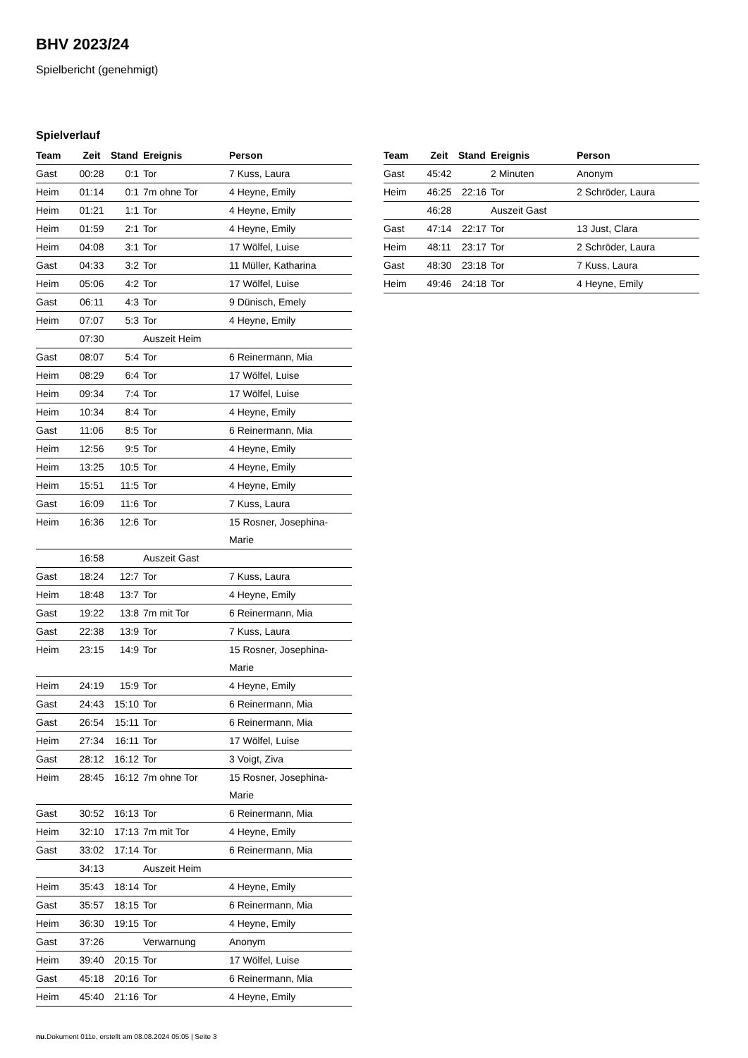BHV 2023/24
Spielbericht (genehmigt)
Spielverlauf
| Team | Zeit | Stand | Ereignis | Person |
| --- | --- | --- | --- | --- |
| Gast | 00:28 | 0:1 | Tor | 7 Kuss, Laura |
| Heim | 01:14 | 0:1 | 7m ohne Tor | 4 Heyne, Emily |
| Heim | 01:21 | 1:1 | Tor | 4 Heyne, Emily |
| Heim | 01:59 | 2:1 | Tor | 4 Heyne, Emily |
| Heim | 04:08 | 3:1 | Tor | 17 Wölfel, Luise |
| Gast | 04:33 | 3:2 | Tor | 11 Müller, Katharina |
| Heim | 05:06 | 4:2 | Tor | 17 Wölfel, Luise |
| Gast | 06:11 | 4:3 | Tor | 9 Dünisch, Emely |
| Heim | 07:07 | 5:3 | Tor | 4 Heyne, Emily |
| | 07:30 | | Auszeit Heim | |
| Gast | 08:07 | 5:4 | Tor | 6 Reinermann, Mia |
| Heim | 08:29 | 6:4 | Tor | 17 Wölfel, Luise |
| Heim | 09:34 | 7:4 | Tor | 17 Wölfel, Luise |
| Heim | 10:34 | 8:4 | Tor | 4 Heyne, Emily |
| Gast | 11:06 | 8:5 | Tor | 6 Reinermann, Mia |
| Heim | 12:56 | 9:5 | Tor | 4 Heyne, Emily |
| Heim | 13:25 | 10:5 | Tor | 4 Heyne, Emily |
| Heim | 15:51 | 11:5 | Tor | 4 Heyne, Emily |
| Gast | 16:09 | 11:6 | Tor | 7 Kuss, Laura |
| Heim | 16:36 | 12:6 | Tor | 15 Rosner, Josephina- Marie |
| | 16:58 | | Auszeit Gast | |
| Gast | 18:24 | 12:7 | Tor | 7 Kuss, Laura |
| Heim | 18:48 | 13:7 | Tor | 4 Heyne, Emily |
| Gast | 19:22 | 13:8 | 7m mit Tor | 6 Reinermann, Mia |
| Gast | 22:38 | 13:9 | Tor | 7 Kuss, Laura |
| Heim | 23:15 | 14:9 | Tor | 15 Rosner, Josephina- Marie |
| Heim | 24:19 | 15:9 | Tor | 4 Heyne, Emily |
| Gast | 24:43 | 15:10 | Tor | 6 Reinermann, Mia |
| Gast | 26:54 | 15:11 | Tor | 6 Reinermann, Mia |
| Heim | 27:34 | 16:11 | Tor | 17 Wölfel, Luise |
| Gast | 28:12 | 16:12 | Tor | 3 Voigt, Ziva |
| Heim | 28:45 | 16:12 | 7m ohne Tor | 15 Rosner, Josephina- Marie |
| Gast | 30:52 | 16:13 | Tor | 6 Reinermann, Mia |
| Heim | 32:10 | 17:13 | 7m mit Tor | 4 Heyne, Emily |
| Gast | 33:02 | 17:14 | Tor | 6 Reinermann, Mia |
| | 34:13 | | Auszeit Heim | |
| Heim | 35:43 | 18:14 | Tor | 4 Heyne, Emily |
| Gast | 35:57 | 18:15 | Tor | 6 Reinermann, Mia |
| Heim | 36:30 | 19:15 | Tor | 4 Heyne, Emily |
| Gast | 37:26 | | Verwarnung | Anonym |
| Heim | 39:40 | 20:15 | Tor | 17 Wölfel, Luise |
| Gast | 45:18 | 20:16 | Tor | 6 Reinermann, Mia |
| Heim | 45:40 | 21:16 | Tor | 4 Heyne, Emily |
| Team | Zeit | Stand | Ereignis | Person |
| --- | --- | --- | --- | --- |
| Gast | 45:42 | | 2 Minuten | Anonym |
| Heim | 46:25 | 22:16 | Tor | 2 Schröder, Laura |
| | 46:28 | | Auszeit Gast | |
| Gast | 47:14 | 22:17 | Tor | 13 Just, Clara |
| Heim | 48:11 | 23:17 | Tor | 2 Schröder, Laura |
| Gast | 48:30 | 23:18 | Tor | 7 Kuss, Laura |
| Heim | 49:46 | 24:18 | Tor | 4 Heyne, Emily |
nu.Dokument 011e, erstellt am 08.08.2024 05:05 | Seite 3